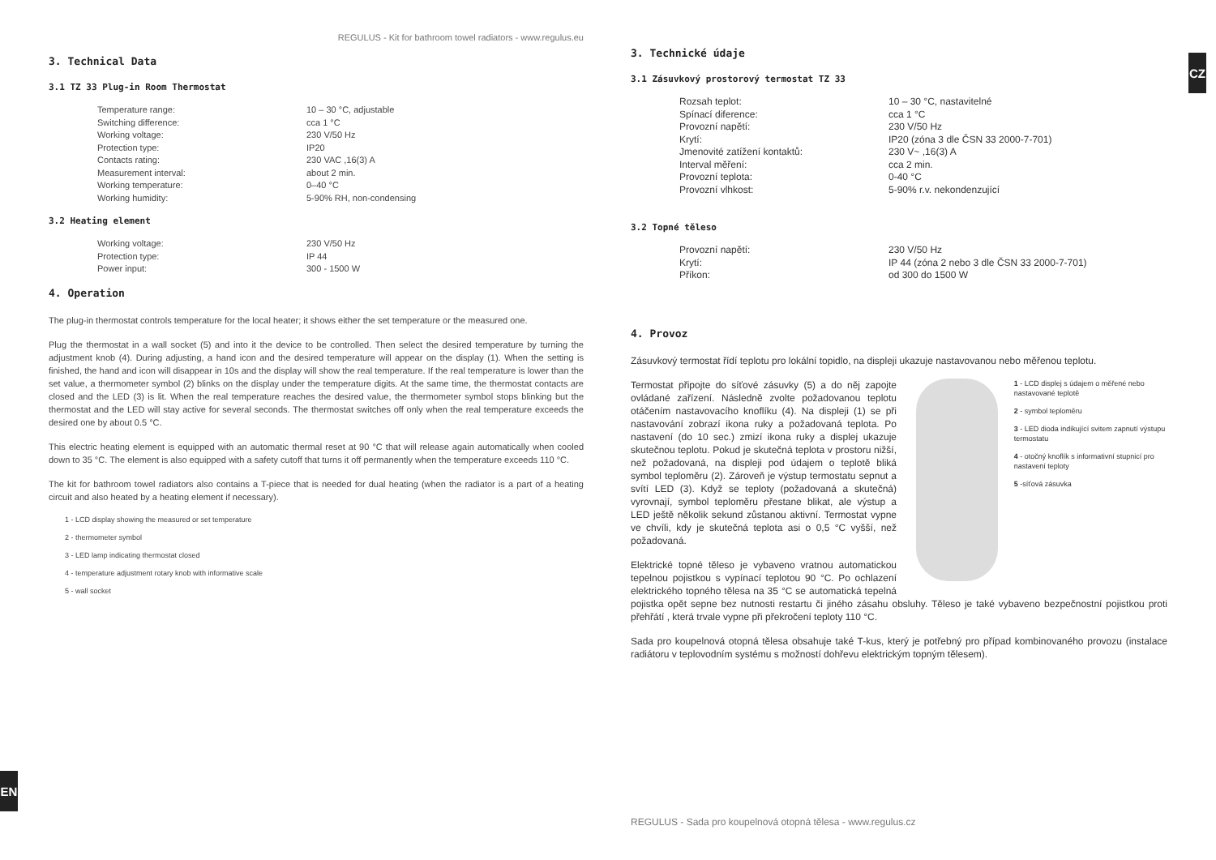REGULUS - Kit for bathroom towel radiators - www.regulus.eu
3. Technical Data
3.1 TZ 33 Plug-in Room Thermostat
| Temperature range: | 10 – 30 °C, adjustable |
| Switching difference: | cca 1 °C |
| Working voltage: | 230 V/50 Hz |
| Protection type: | IP20 |
| Contacts rating: | 230 VAC ,16(3) A |
| Measurement interval: | about 2 min. |
| Working temperature: | 0–40 °C |
| Working humidity: | 5-90% RH, non-condensing |
3.2 Heating element
| Working voltage: | 230 V/50 Hz |
| Protection type: | IP 44 |
| Power input: | 300 - 1500 W |
4. Operation
The plug-in thermostat controls temperature for the local heater; it shows either the set temperature or the measured one.
Plug the thermostat in a wall socket (5) and into it the device to be controlled. Then select the desired temperature by turning the adjustment knob (4). During adjusting, a hand icon and the desired temperature will appear on the display (1). When the setting is finished, the hand and icon will disappear in 10s and the display will show the real temperature. If the real temperature is lower than the set value, a thermometer symbol (2) blinks on the display under the temperature digits. At the same time, the thermostat contacts are closed and the LED (3) is lit. When the real temperature reaches the desired value, the thermometer symbol stops blinking but the thermostat and the LED will stay active for several seconds. The thermostat switches off only when the real temperature exceeds the desired one by about 0.5 °C.
This electric heating element is equipped with an automatic thermal reset at 90 °C that will release again automatically when cooled down to 35 °C. The element is also equipped with a safety cutoff that turns it off permanently when the temperature exceeds 110 °C.
The kit for bathroom towel radiators also contains a T-piece that is needed for dual heating (when the radiator is a part of a heating circuit and also heated by a heating element if necessary).
1 - LCD display showing the measured or set temperature
2 - thermometer symbol
3 - LED lamp indicating thermostat closed
4 - temperature adjustment rotary knob with informative scale
5 - wall socket
EN
CZ
3. Technické údaje
3.1 Zásuvkový prostorový termostat TZ 33
| Rozsah teplot: | 10 – 30 °C, nastavitelné |
| Spínací diference: | cca 1 °C |
| Provozní napětí: | 230 V/50 Hz |
| Krytí: | IP20 (zóna 3 dle ČSN 33 2000-7-701) |
| Jmenovité zatížení kontaktů: | 230 V~ ,16(3) A |
| Interval měření: | cca 2 min. |
| Provozní teplota: | 0-40 °C |
| Provozní vlhkost: | 5-90% r.v. nekondenzující |
3.2 Topné těleso
| Provozní napětí: | 230 V/50 Hz |
| Krytí: | IP 44 (zóna 2 nebo 3 dle ČSN 33 2000-7-701) |
| Příkon: | od 300 do 1500 W |
4. Provoz
Zásuvkový termostat řídí teplotu pro lokální topidlo, na displeji ukazuje nastavovanou nebo měřenou teplotu.
1 - LCD displej s údajem o měřené nebo nastavované teplotě
2 - symbol teploměru
3 - LED dioda indikující svitem zapnutí výstupu termostatu
4 - otočný knoflík s informativní stupnicí pro nastavení teploty
5 -síťová zásuvka
Termostat připojte do síťové zásuvky (5) a do něj zapojte ovládané zařízení. Následně zvolte požadovanou teplotu otáčením nastavovacího knoflíku (4). Na displeji (1) se při nastavování zobrazí ikona ruky a požadovaná teplota. Po nastavení (do 10 sec.) zmizí ikona ruky a displej ukazuje skutečnou teplotu. Pokud je skutečná teplota v prostoru nižší, než požadovaná, na displeji pod údajem o teplotě bliká symbol teploměru (2). Zároveň je výstup termostatu sepnut a svítí LED (3). Když se teploty (požadovaná a skutečná) vyrovnají, symbol teploměru přestane blikat, ale výstup a LED ještě několik sekund zůstanou aktivní. Termostat vypne ve chvíli, kdy je skutečná teplota asi o 0,5 °C vyšší, než požadovaná.
Elektrické topné těleso je vybaveno vratnou automatickou tepelnou pojistkou s vypínací teplotou 90 °C. Po ochlazení elektrického topného tělesa na 35 °C se automatická tepelná pojistka opět sepne bez nutnosti restartu či jiného zásahu obsluhy. Těleso je také vybaveno bezpečnostní pojistkou proti přehřátí , která trvale vypne při překročení teploty 110 °C.
Sada pro koupelnová otopná tělesa obsahuje také T-kus, který je potřebný pro případ kombinovaného provozu (instalace radiátoru v teplovodním systému s možností dohřevu elektrickým topným tělesem).
REGULUS - Sada pro koupelnová otopná tělesa - www.regulus.cz